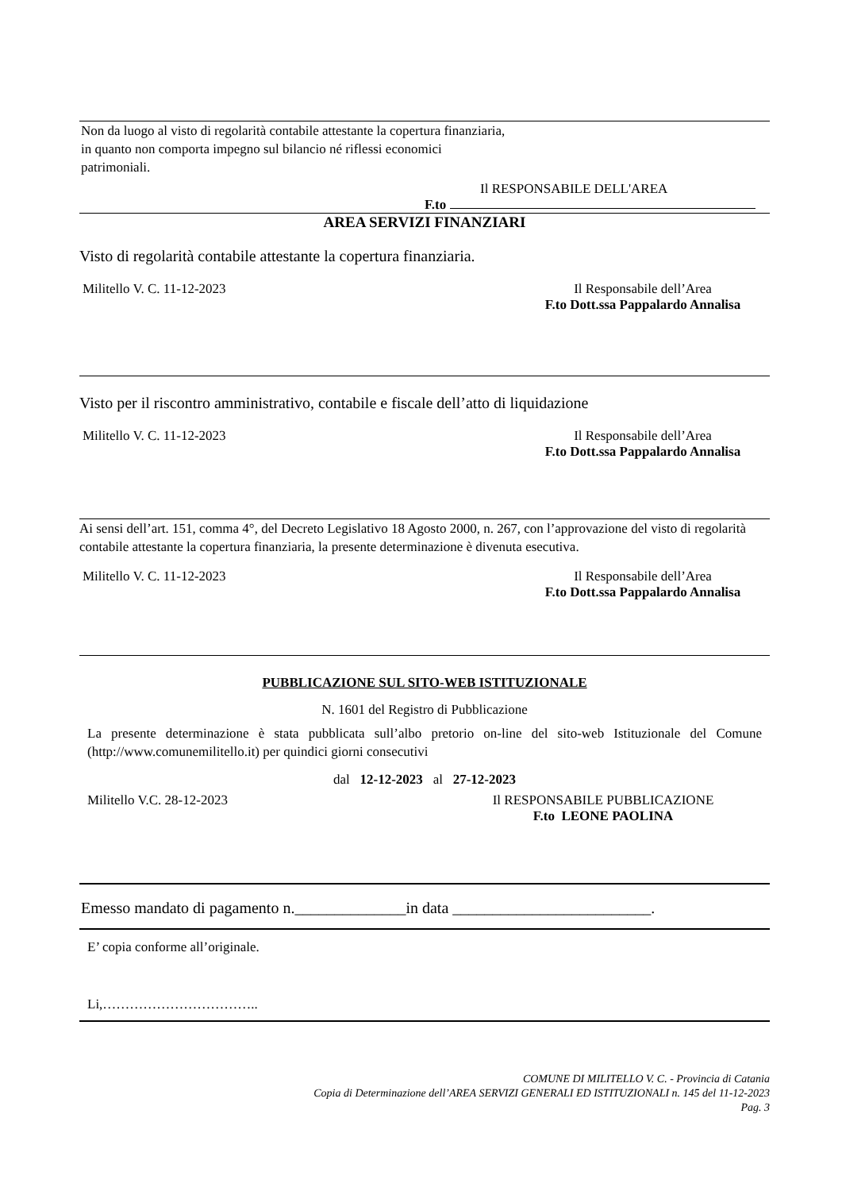Non da luogo al visto di regolarità contabile attestante la copertura finanziaria, in quanto non comporta impegno sul bilancio né riflessi economici patrimoniali.
Il RESPONSABILE DELL'AREA
F.to
AREA SERVIZI FINANZIARI
Visto di regolarità contabile attestante la copertura finanziaria.
Militello V. C. 11-12-2023 Il Responsabile dell’Area
F.to Dott.ssa Pappalardo Annalisa
Visto per il riscontro amministrativo, contabile e fiscale dell’atto di liquidazione
Militello V. C. 11-12-2023 Il Responsabile dell’Area
F.to Dott.ssa Pappalardo Annalisa
Ai sensi dell’art. 151, comma 4°, del Decreto Legislativo 18 Agosto 2000, n. 267, con l’approvazione del visto di regolarità contabile attestante la copertura finanziaria, la presente determinazione è divenuta esecutiva.
Militello V. C. 11-12-2023 Il Responsabile dell’Area
F.to Dott.ssa Pappalardo Annalisa
PUBBLICAZIONE SUL SITO-WEB ISTITUZIONALE
N. 1601 del Registro di Pubblicazione
La presente determinazione è stata pubblicata sull’albo pretorio on-line del sito-web Istituzionale del Comune (http://www.comunemilitello.it) per quindici giorni consecutivi
dal 12-12-2023 al 27-12-2023
Militello V.C. 28-12-2023 Il RESPONSABILE PUBBLICAZIONE
F.to LEONE PAOLINA
Emesso mandato di pagamento n.______________in data _________________________.
E’ copia conforme all’originale.
Li,……………………………..
COMUNE DI MILITELLO V. C. - Provincia di Catania
Copia di Determinazione dell’AREA SERVIZI GENERALI ED ISTITUZIONALI n. 145 del 11-12-2023
Pag. 3